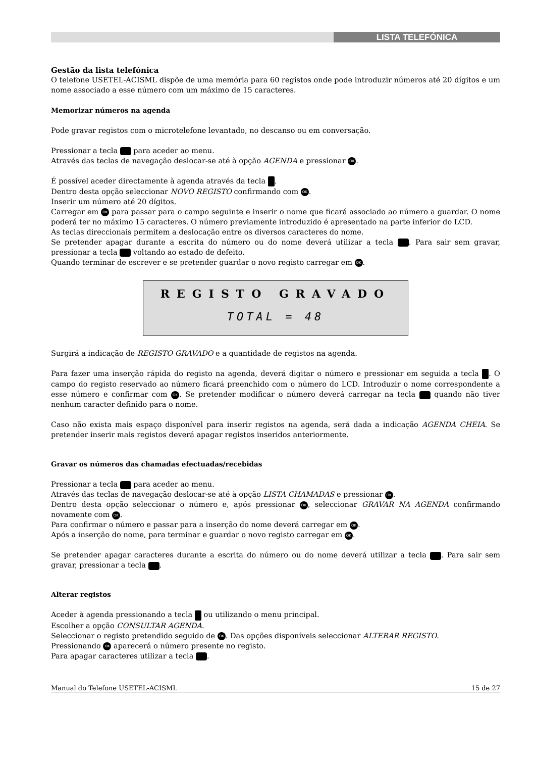LISTA TELEFÓNICA
Gestão da lista telefónica
O telefone USETEL-ACISML dispõe de uma memória para 60 registos onde pode introduzir números até 20 dígitos e um nome associado a esse número com um máximo de 15 caracteres.
Memorizar números na agenda
Pode gravar registos com o microtelefone levantado, no descanso ou em conversação.
Pressionar a tecla para aceder ao menu.
Através das teclas de navegação deslocar-se até à opção AGENDA e pressionar OK.
É possível aceder directamente à agenda através da tecla .
Dentro desta opção seleccionar NOVO REGISTO confirmando com OK.
Inserir um número até 20 dígitos.
Carregar em OK para passar para o campo seguinte e inserir o nome que ficará associado ao número a guardar. O nome poderá ter no máximo 15 caracteres. O número previamente introduzido é apresentado na parte inferior do LCD.
As teclas direccionais permitem a deslocação entre os diversos caracteres do nome.
Se pretender apagar durante a escrita do número ou do nome deverá utilizar a tecla . Para sair sem gravar, pressionar a tecla voltando ao estado de defeito.
Quando terminar de escrever e se pretender guardar o novo registo carregar em OK.
REGISTO GRAVADO
TOTAL = 48
Surgirá a indicação de REGISTO GRAVADO e a quantidade de registos na agenda.
Para fazer uma inserção rápida do registo na agenda, deverá digitar o número e pressionar em seguida a tecla . O campo do registo reservado ao número ficará preenchido com o número do LCD. Introduzir o nome correspondente a esse número e confirmar com OK. Se pretender modificar o número deverá carregar na tecla quando não tiver nenhum caracter definido para o nome.
Caso não exista mais espaço disponível para inserir registos na agenda, será dada a indicação AGENDA CHEIA. Se pretender inserir mais registos deverá apagar registos inseridos anteriormente.
Gravar os números das chamadas efectuadas/recebidas
Pressionar a tecla para aceder ao menu.
Através das teclas de navegação deslocar-se até à opção LISTA CHAMADAS e pressionar OK.
Dentro desta opção seleccionar o número e, após pressionar OK, seleccionar GRAVAR NA AGENDA confirmando novamente com OK.
Para confirmar o número e passar para a inserção do nome deverá carregar em OK.
Após a inserção do nome, para terminar e guardar o novo registo carregar em OK.
Se pretender apagar caracteres durante a escrita do número ou do nome deverá utilizar a tecla . Para sair sem gravar, pressionar a tecla .
Alterar registos
Aceder à agenda pressionando a tecla ou utilizando o menu principal.
Escolher a opção CONSULTAR AGENDA.
Seleccionar o registo pretendido seguido de OK. Das opções disponíveis seleccionar ALTERAR REGISTO.
Pressionando OK aparecerá o número presente no registo.
Para apagar caracteres utilizar a tecla .
Manual do Telefone USETEL-ACISML 15 de 27